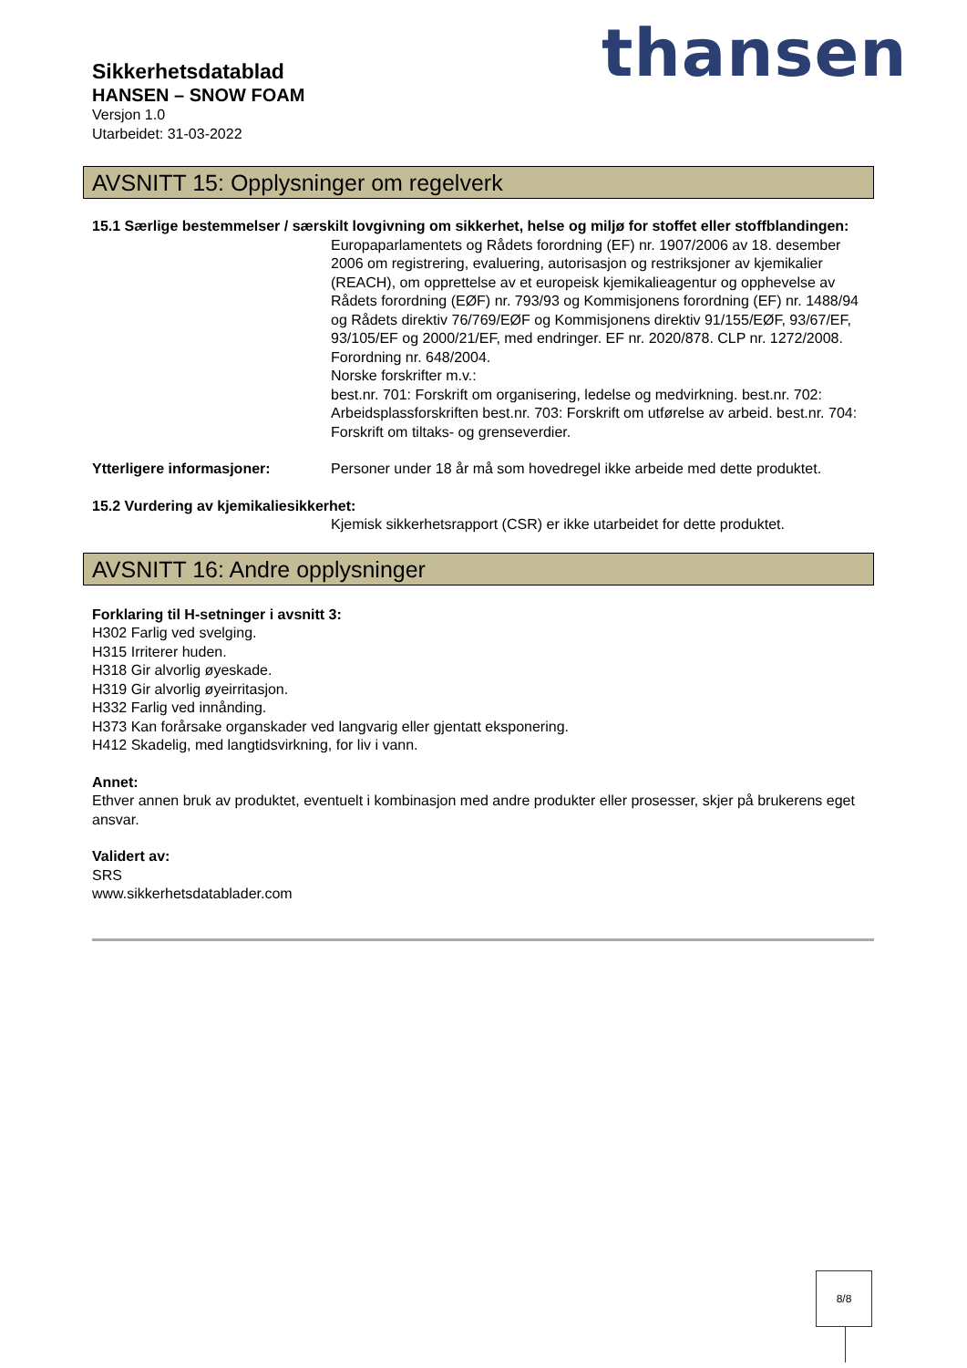Sikkerhetsdatablad
HANSEN – SNOW FOAM
Versjon 1.0
Utarbeidet: 31-03-2022
thansen
AVSNITT 15: Opplysninger om regelverk
15.1 Særlige bestemmelser / særskilt lovgivning om sikkerhet, helse og miljø for stoffet eller stoffblandingen:
Europaparlamentets og Rådets forordning (EF) nr. 1907/2006 av 18. desember 2006 om registrering, evaluering, autorisasjon og restriksjoner av kjemikalier (REACH), om opprettelse av et europeisk kjemikalieagentur og opphevelse av Rådets forordning (EØF) nr. 793/93 og Kommisjonens forordning (EF) nr. 1488/94 og Rådets direktiv 76/769/EØF og Kommisjonens direktiv 91/155/EØF, 93/67/EF, 93/105/EF og 2000/21/EF, med endringer. EF nr. 2020/878. CLP nr. 1272/2008. Forordning nr. 648/2004.
Norske forskrifter m.v.:
best.nr. 701: Forskrift om organisering, ledelse og medvirkning. best.nr. 702: Arbeidsplassforskriften best.nr. 703: Forskrift om utførelse av arbeid. best.nr. 704: Forskrift om tiltaks- og grenseverdier.
Ytterligere informasjoner: Personer under 18 år må som hovedregel ikke arbeide med dette produktet.
15.2 Vurdering av kjemikaliesikkerhet:
Kjemisk sikkerhetsrapport (CSR) er ikke utarbeidet for dette produktet.
AVSNITT 16: Andre opplysninger
Forklaring til H-setninger i avsnitt 3:
H302 Farlig ved svelging.
H315 Irriterer huden.
H318 Gir alvorlig øyeskade.
H319 Gir alvorlig øyeirritasjon.
H332 Farlig ved innånding.
H373 Kan forårsake organskader ved langvarig eller gjentatt eksponering.
H412 Skadelig, med langtidsvirkning, for liv i vann.
Annet:
Ethver annen bruk av produktet, eventuelt i kombinasjon med andre produkter eller prosesser, skjer på brukerens eget ansvar.
Validert av:
SRS
www.sikkerhetsdatablader.com
8/8